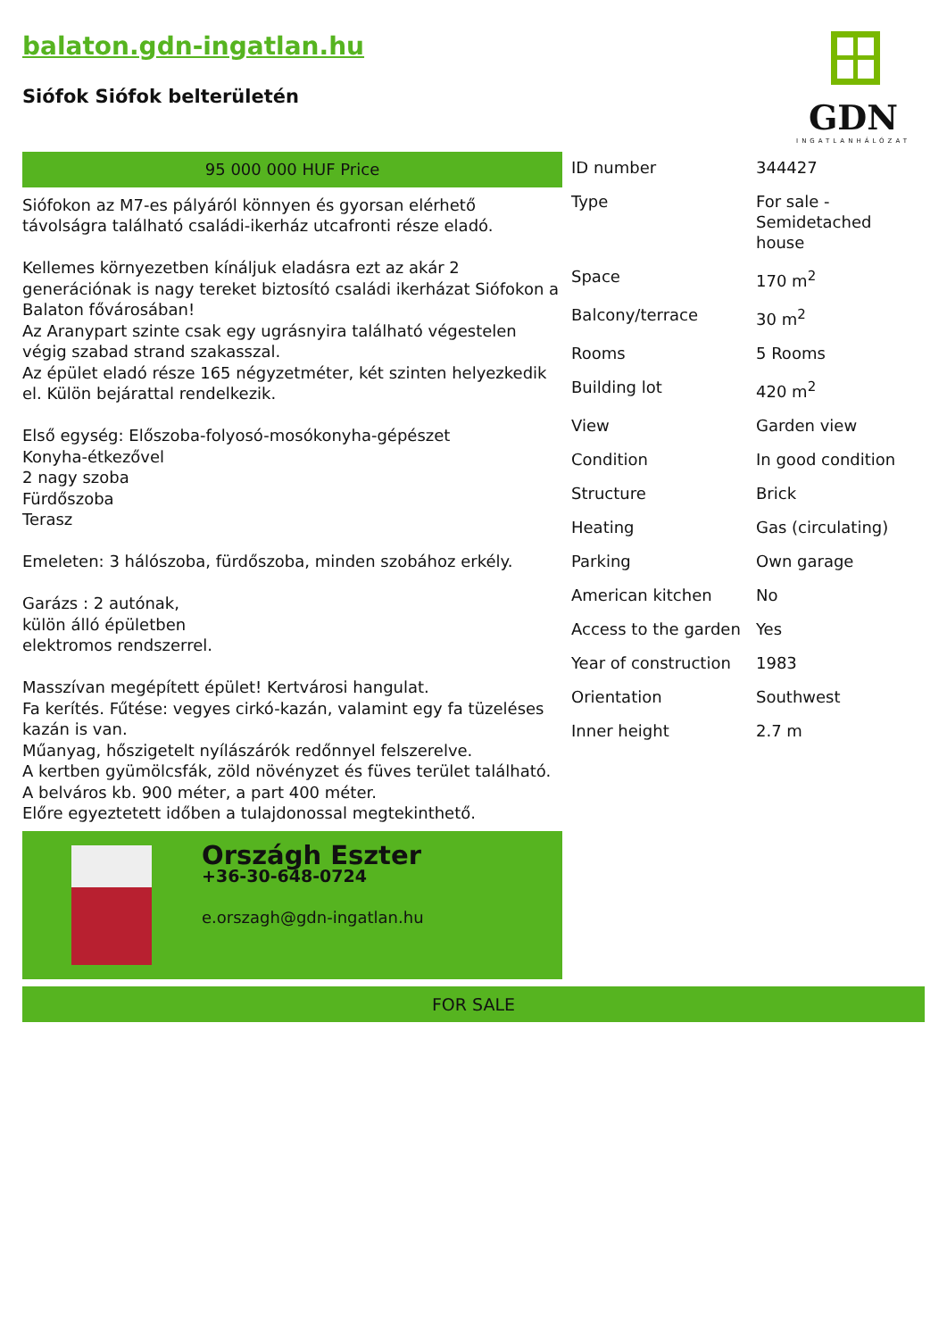balaton.gdn-ingatlan.hu
Siófok Siófok belterületén
GDN
INGATLANHÁLÓZAT
95 000 000 HUF Price
Siófokon az M7-es pályáról könnyen és gyorsan elérhető távolságra található családi-ikerház utcafronti része eladó.
Kellemes környezetben kínáljuk eladásra ezt az akár 2 generációnak is nagy tereket biztosító családi ikerházat Siófokon a Balaton fővárosában!
Az Aranypart szinte csak egy ugrásnyira található végestelen végig szabad strand szakasszal.
Az épület eladó része 165 négyzetméter, két szinten helyezkedik el. Külön bejárattal rendelkezik.
Első egység: Előszoba-folyosó-mosókonyha-gépészet
Konyha-étkezővel
2 nagy szoba
Fürdőszoba
Terasz
Emeleten: 3 hálószoba, fürdőszoba, minden szobához erkély.
Garázs : 2 autónak,
külön álló épületben
elektromos rendszerrel.
Masszívan megépített épület! Kertvárosi hangulat.
Fa kerítés. Fűtése: vegyes cirkó-kazán, valamint egy fa tüzeléses kazán is van.
Műanyag, hőszigetelt nyílászárók redőnnyel felszerelve.
A kertben gyümölcsfák, zöld növényzet és füves terület található.
A belváros kb. 900 méter, a part 400 méter.
Előre egyeztetett időben a tulajdonossal megtekinthető.
Országh Eszter
+36-30-648-0724
e.orszagh@gdn-ingatlan.hu
| ID number | 344427 |
| Type | For sale - Semidetached house |
| Space | 170 m<sup>2</sup> |
| Balcony/terrace | 30 m<sup>2</sup> |
| Rooms | 5 Rooms |
| Building lot | 420 m<sup>2</sup> |
| View | Garden view |
| Condition | In good condition |
| Structure | Brick |
| Heating | Gas (circulating) |
| Parking | Own garage |
| American kitchen | No |
| Access to the garden | Yes |
| Year of construction | 1983 |
| Orientation | Southwest |
| Inner height | 2.7 m |
FOR SALE